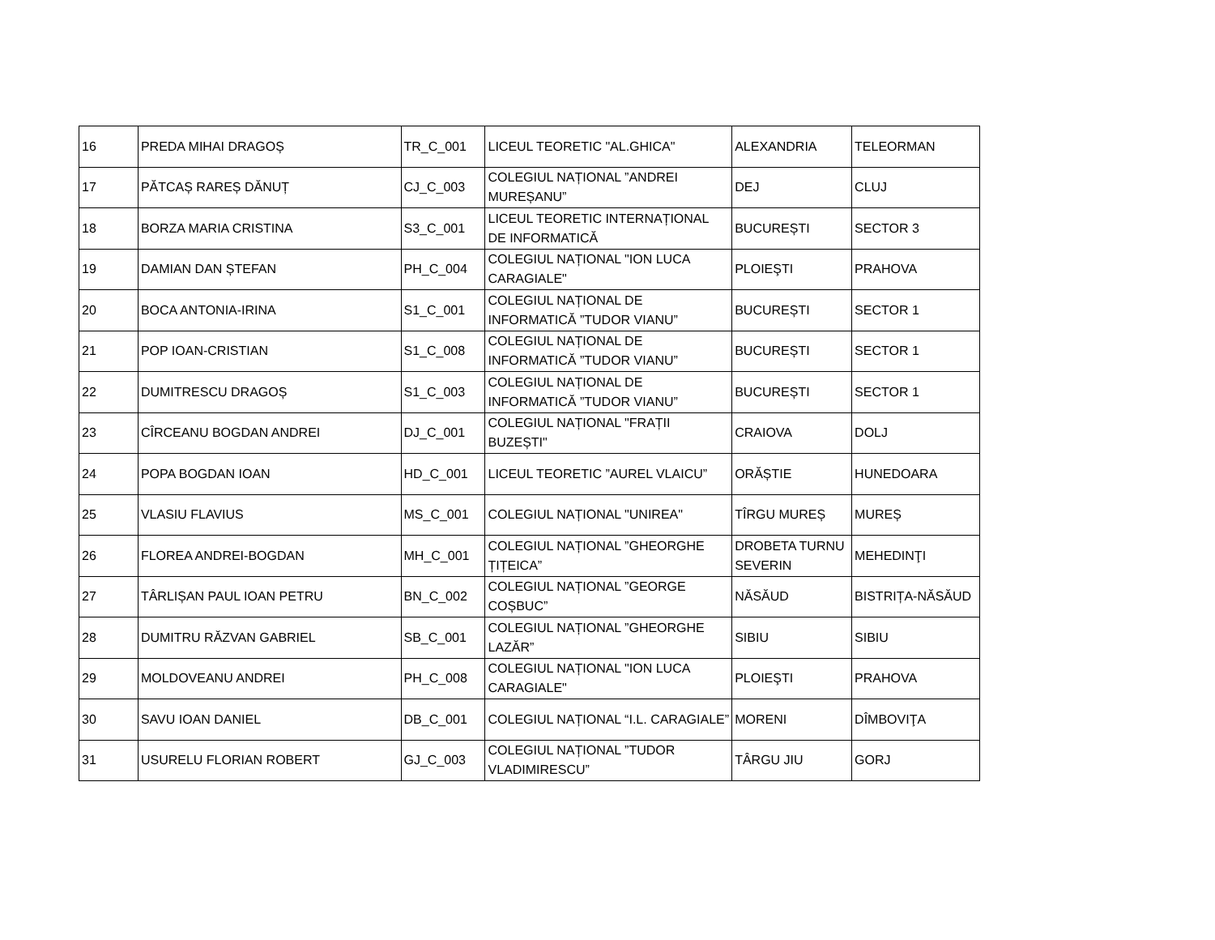| 16 | PREDA MIHAI DRAGOȘ | TR_C_001 | LICEUL TEORETIC "AL.GHICA" | ALEXANDRIA | TELEORMAN |
| 17 | PĂTCAȘ RAREȘ DĂNUȚ | CJ_C_003 | COLEGIUL NAȚIONAL ”ANDREI MUREȘANU” | DEJ | CLUJ |
| 18 | BORZA MARIA CRISTINA | S3_C_001 | LICEUL TEORETIC INTERNAȚIONAL DE INFORMATICĂ | BUCUREȘTI | SECTOR 3 |
| 19 | DAMIAN DAN ȘTEFAN | PH_C_004 | COLEGIUL NAȚIONAL "ION LUCA CARAGIALE" | PLOIEŞTI | PRAHOVA |
| 20 | BOCA ANTONIA-IRINA | S1_C_001 | COLEGIUL NAȚIONAL DE INFORMATICĂ ”TUDOR VIANU” | BUCUREȘTI | SECTOR 1 |
| 21 | POP IOAN-CRISTIAN | S1_C_008 | COLEGIUL NAȚIONAL DE INFORMATICĂ ”TUDOR VIANU” | BUCUREȘTI | SECTOR 1 |
| 22 | DUMITRESCU DRAGOȘ | S1_C_003 | COLEGIUL NAȚIONAL DE INFORMATICĂ ”TUDOR VIANU” | BUCUREȘTI | SECTOR 1 |
| 23 | CÎRCEANU BOGDAN ANDREI | DJ_C_001 | COLEGIUL NAȚIONAL "FRAȚII BUZEȘTI" | CRAIOVA | DOLJ |
| 24 | POPA BOGDAN IOAN | HD_C_001 | LICEUL TEORETIC ”AUREL VLAICU” | ORĂȘTIE | HUNEDOARA |
| 25 | VLASIU FLAVIUS | MS_C_001 | COLEGIUL NAȚIONAL "UNIREA" | TÎRGU MUREȘ | MUREȘ |
| 26 | FLOREA ANDREI-BOGDAN | MH_C_001 | COLEGIUL NAȚIONAL ”GHEORGHE ȚIȚEICA” | DROBETA TURNU SEVERIN | MEHEDINŢI |
| 27 | TÂRLIȘAN PAUL IOAN PETRU | BN_C_002 | COLEGIUL NAȚIONAL ”GEORGE COȘBUC” | NĂSĂUD | BISTRIȚA-NĂSĂUD |
| 28 | DUMITRU RĂZVAN GABRIEL | SB_C_001 | COLEGIUL NAȚIONAL ”GHEORGHE LAZĂR” | SIBIU | SIBIU |
| 29 | MOLDOVEANU ANDREI | PH_C_008 | COLEGIUL NAȚIONAL "ION LUCA CARAGIALE" | PLOIEŞTI | PRAHOVA |
| 30 | SAVU IOAN DANIEL | DB_C_001 | COLEGIUL NAȚIONAL “I.L. CARAGIALE” | MORENI | DÎMBOVIŢA |
| 31 | USURELU FLORIAN ROBERT | GJ_C_003 | COLEGIUL NAȚIONAL ”TUDOR VLADIMIRESCU” | TÂRGU JIU | GORJ |